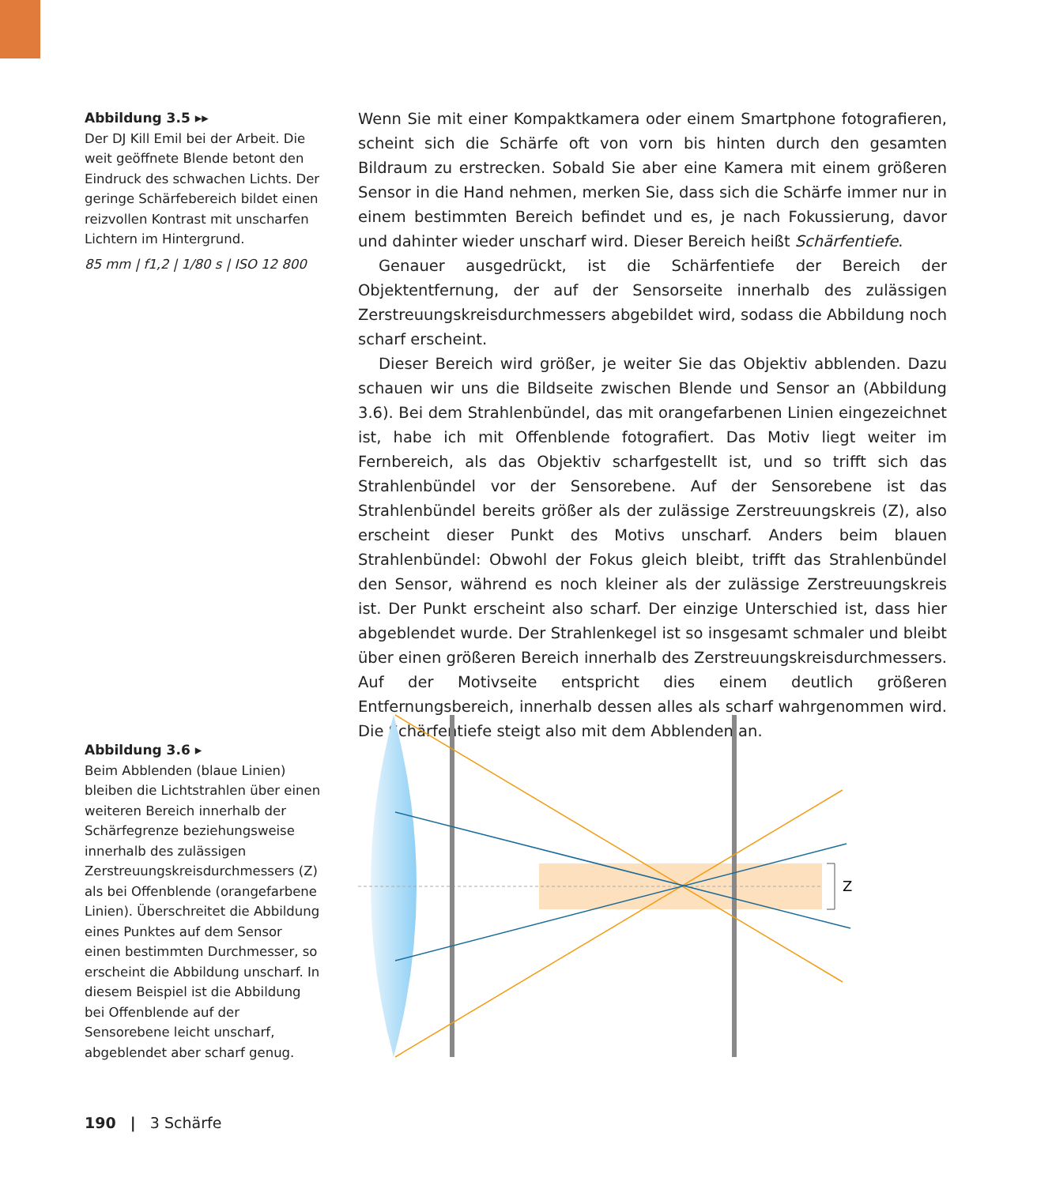Abbildung 3.5 ▸▸
Der DJ Kill Emil bei der Arbeit. Die weit geöffnete Blende betont den Eindruck des schwachen Lichts. Der geringe Schärfebereich bildet einen reizvollen Kontrast mit unscharfen Lichtern im Hintergrund.
85 mm | f1,2 | 1/80 s | ISO 12 800
Wenn Sie mit einer Kompaktkamera oder einem Smartphone fotografieren, scheint sich die Schärfe oft von vorn bis hinten durch den gesamten Bildraum zu erstrecken. Sobald Sie aber eine Kamera mit einem größeren Sensor in die Hand nehmen, merken Sie, dass sich die Schärfe immer nur in einem bestimmten Bereich befindet und es, je nach Fokussierung, davor und dahinter wieder unscharf wird. Dieser Bereich heißt Schärfentiefe.
Genauer ausgedrückt, ist die Schärfentiefe der Bereich der Objektentfernung, der auf der Sensorseite innerhalb des zulässigen Zerstreuungskreisdurchmessers abgebildet wird, sodass die Abbildung noch scharf erscheint.
Dieser Bereich wird größer, je weiter Sie das Objektiv abblenden. Dazu schauen wir uns die Bildseite zwischen Blende und Sensor an (Abbildung 3.6). Bei dem Strahlenbündel, das mit orangefarbenen Linien eingezeichnet ist, habe ich mit Offenblende fotografiert. Das Motiv liegt weiter im Fernbereich, als das Objektiv scharfgestellt ist, und so trifft sich das Strahlenbündel vor der Sensorebene. Auf der Sensorebene ist das Strahlenbündel bereits größer als der zulässige Zerstreuungskreis (Z), also erscheint dieser Punkt des Motivs unscharf. Anders beim blauen Strahlenbündel: Obwohl der Fokus gleich bleibt, trifft das Strahlenbündel den Sensor, während es noch kleiner als der zulässige Zerstreuungskreis ist. Der Punkt erscheint also scharf. Der einzige Unterschied ist, dass hier abgeblendet wurde. Der Strahlenkegel ist so insgesamt schmaler und bleibt über einen größeren Bereich innerhalb des Zerstreuungskreisdurchmessers. Auf der Motivseite entspricht dies einem deutlich größeren Entfernungsbereich, innerhalb dessen alles als scharf wahrgenommen wird. Die Schärfentiefe steigt also mit dem Abblenden an.
Abbildung 3.6 ▸
Beim Abblenden (blaue Linien) bleiben die Lichtstrahlen über einen weiteren Bereich innerhalb der Schärfegrenze beziehungsweise innerhalb des zulässigen Zerstreuungskreisdurchmessers (Z) als bei Offenblende (orangefarbene Linien). Überschreitet die Abbildung eines Punktes auf dem Sensor einen bestimmten Durchmesser, so erscheint die Abbildung unscharf. In diesem Beispiel ist die Abbildung bei Offenblende auf der Sensorebene leicht unscharf, abgeblendet aber scharf genug.
Z
190 | 3 Schärfe